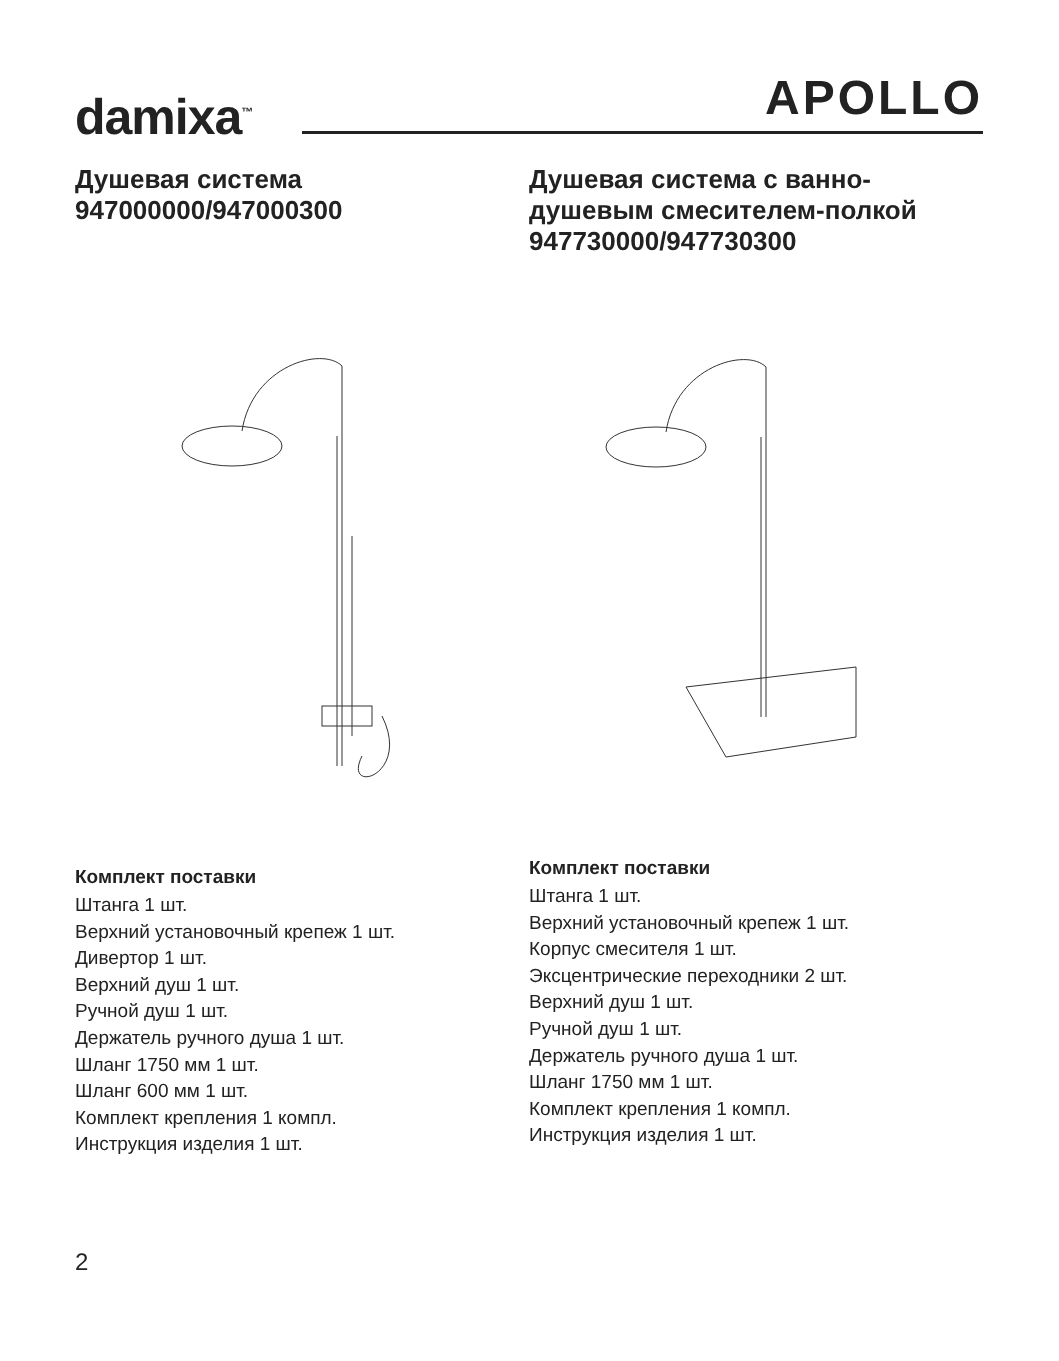damixa<sup>™</sup> APOLLO
Душевая система
947000000/947000300
Комплект поставки
Штанга 1 шт.
Верхний установочный крепеж 1 шт.
Дивертор 1 шт.
Верхний душ 1 шт.
Ручной душ 1 шт.
Держатель ручного душа 1 шт.
Шланг 1750 мм 1 шт.
Шланг 600 мм 1 шт.
Комплект крепления 1 компл.
Инструкция изделия 1 шт.
Душевая система с ванно-
душевым смесителем-полкой
947730000/947730300
Комплект поставки
Штанга 1 шт.
Верхний установочный крепеж 1 шт.
Корпус смесителя 1 шт.
Эксцентрические переходники 2 шт.
Верхний душ 1 шт.
Ручной душ 1 шт.
Держатель ручного душа 1 шт.
Шланг 1750 мм 1 шт.
Комплект крепления 1 компл.
Инструкция изделия 1 шт.
2